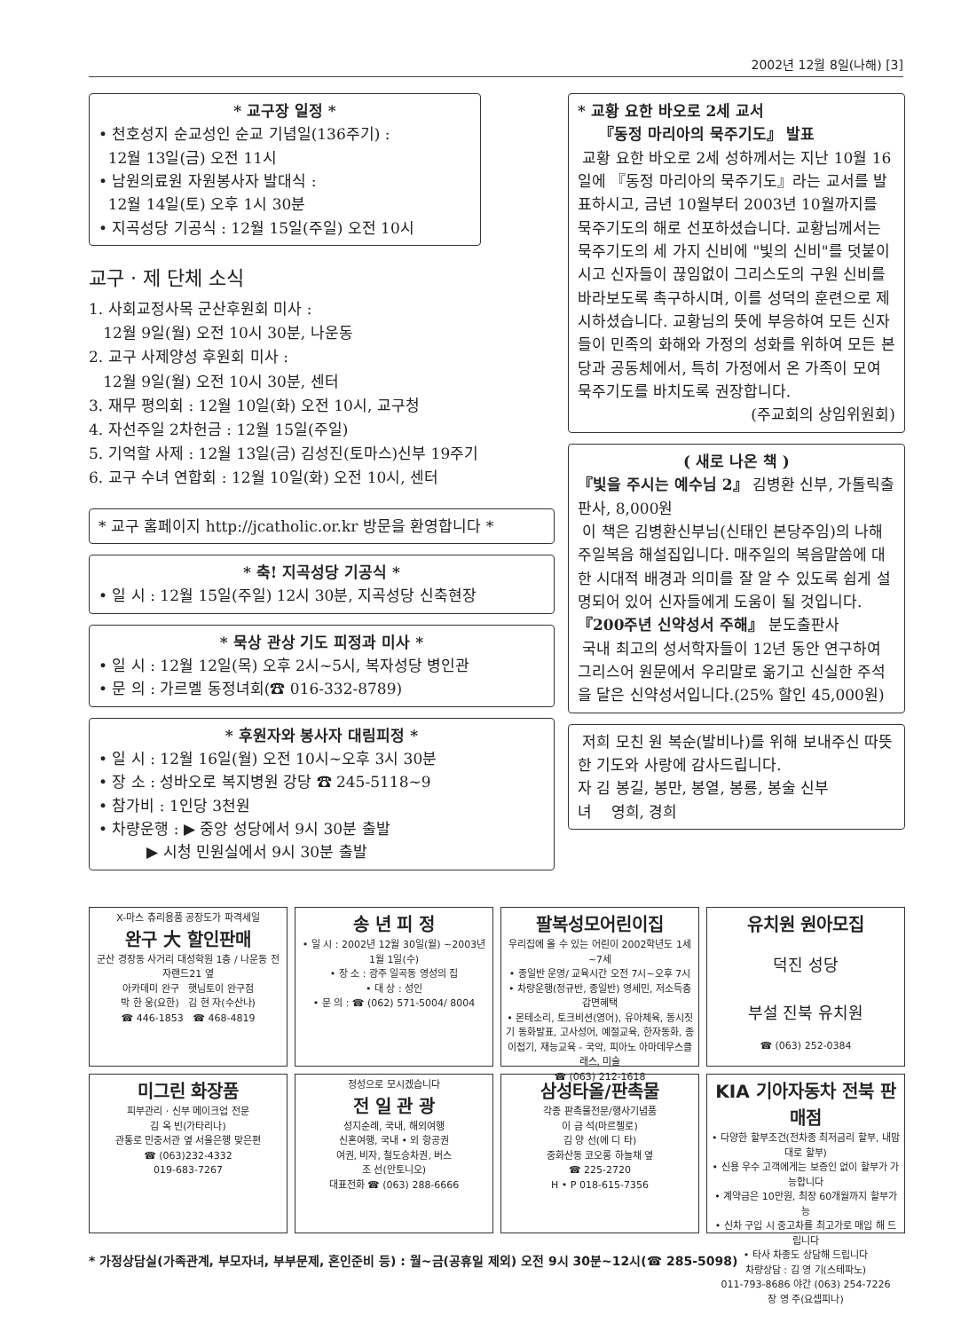2002년 12월 8일(나해) [3]
* 교구장 일정 *
• 천호성지 순교성인 순교 기념일(136주기) :
12월 13일(금) 오전 11시
• 남원의료원 자원봉사자 발대식 :
12월 14일(토) 오후 1시 30분
• 지곡성당 기공식 : 12월 15일(주일) 오전 10시
교구 · 제 단체 소식
1. 사회교정사목 군산후원회 미사 :
12월 9일(월) 오전 10시 30분, 나운동
2. 교구 사제양성 후원회 미사 :
12월 9일(월) 오전 10시 30분, 센터
3. 재무 평의회 : 12월 10일(화) 오전 10시, 교구청
4. 자선주일 2차헌금 : 12월 15일(주일)
5. 기억할 사제 : 12월 13일(금) 김성진(토마스)신부 19주기
6. 교구 수녀 연합회 : 12월 10일(화) 오전 10시, 센터
* 교구 홈페이지 http://jcatholic.or.kr 방문을 환영합니다 *
* 축! 지곡성당 기공식 *
• 일 시 : 12월 15일(주일) 12시 30분, 지곡성당 신축현장
* 묵상 관상 기도 피정과 미사 *
• 일 시 : 12월 12일(목) 오후 2시~5시, 복자성당 병인관
• 문 의 : 가르멜 동정녀회(☎ 016-332-8789)
* 후원자와 봉사자 대림피정 *
• 일 시 : 12월 16일(월) 오전 10시~오후 3시 30분
• 장 소 : 성바오로 복지병원 강당 ☎ 245-5118~9
• 참가비 : 1인당 3천원
• 차량운행 : ▶ 중앙 성당에서 9시 30분 출발
▶ 시청 민원실에서 9시 30분 출발
* 교황 요한 바오로 2세 교서
『동정 마리아의 묵주기도』 발표
교황 요한 바오로 2세 성하께서는 지난 10월 16일에 『동정 마리아의 묵주기도』라는 교서를 발표하시고, 금년 10월부터 2003년 10월까지를 묵주기도의 해로 선포하셨습니다. 교황님께서는 묵주기도의 세 가지 신비에 "빛의 신비"를 덧붙이시고 신자들이 끊임없이 그리스도의 구원 신비를 바라보도록 촉구하시며, 이를 성덕의 훈련으로 제시하셨습니다. 교황님의 뜻에 부응하여 모든 신자들이 민족의 화해와 가정의 성화를 위하여 모든 본당과 공동체에서, 특히 가정에서 온 가족이 모여 묵주기도를 바치도록 권장합니다.
(주교회의 상임위원회)
( 새로 나온 책 )
『빛을 주시는 예수님 2』 김병환 신부, 가톨릭출판사, 8,000원
이 책은 김병환신부님(신태인 본당주임)의 나해 주일복음 해설집입니다. 매주일의 복음말씀에 대한 시대적 배경과 의미를 잘 알 수 있도록 쉽게 설명되어 있어 신자들에게 도움이 될 것입니다.
『200주년 신약성서 주해』 분도출판사
국내 최고의 성서학자들이 12년 동안 연구하여 그리스어 원문에서 우리말로 옮기고 신실한 주석을 달은 신약성서입니다.(25% 할인 45,000원)
저희 모친 원 복순(발비나)를 위해 보내주신 따뜻한 기도와 사랑에 감사드립니다.
자 김 봉길, 봉만, 봉열, 봉룡, 봉술 신부
녀 영희, 경희
X-마스 츄리용품 공장도가 파격세일
완구 大 할인판매
군산 경장동 사거리 대성학원 1층 / 나운동 전자랜드21 옆
아카데미 완구 햇님토이 완구점
박 한 웅(요한) 김 현 자(수산나)
☎ 446-1853 ☎ 468-4819
송 년 피 정
• 일 시 : 2002년 12월 30일(월) ~2003년 1월 1일(수)
• 장 소 : 광주 일곡동 영성의 집
• 대 상 : 성인
• 문 의 : ☎ (062) 571-5004/ 8004
팔복성모어린이집
우리집에 올 수 있는 어린이 2002학년도 1세~7세
• 종일반 운영/ 교육시간 오전 7시~오후 7시
• 차량운행(정규반, 종일반) 영세민, 저소득층 감면혜택
• 몬테소리, 토크비션(영어), 유아체육, 동시짓기 동화발표, 고사성어, 예절교육, 한자동화, 종이접기, 재능교육 - 국악, 피아노 아마데우스클래스, 미술
☎ (063) 212-1618
유치원 원아모집
덕진 성당
부설 진북 유치원
☎ (063) 252-0384
미그린 화장품
피부관리 · 신부 메이크업 전문
김 옥 빈(가타리나)
관통로 민중서관 옆 서울은행 맞은편
☎ (063)232-4332
019-683-7267
정성으로 모시겠습니다
전 일 관 광
성지순례, 국내, 해외여행
신혼여행, 국내 • 외 항공권
여권, 비자, 철도승차권, 버스
조 선(안토니오)
대표전화 ☎ (063) 288-6666
삼성타올/판촉물
각종 판촉물전문/행사기념품
이 금 석(마르첼로)
김 양 선(에 디 타)
중화산동 코오롱 하늘채 옆
☎ 225-2720
H • P 018-615-7356
KIA 기아자동차 전북 판매점
• 다양한 할부조건(전차종 최저금리 할부, 내맘대로 할부)
• 신용 우수 고객에게는 보증인 없이 할부가 가능합니다
• 계약금은 10만원, 최장 60개월까지 할부가능
• 신차 구입 시 중고차를 최고가로 매입 해 드립니다
• 타사 차종도 상담해 드립니다
차량상담 : 김 영 기(스테파노)
011-793-8686 야간 (063) 254-7226
장 영 주(요셉피나)
* 가정상담실(가족관계, 부모자녀, 부부문제, 혼인준비 등) : 월~금(공휴일 제외) 오전 9시 30분~12시(☎ 285-5098)